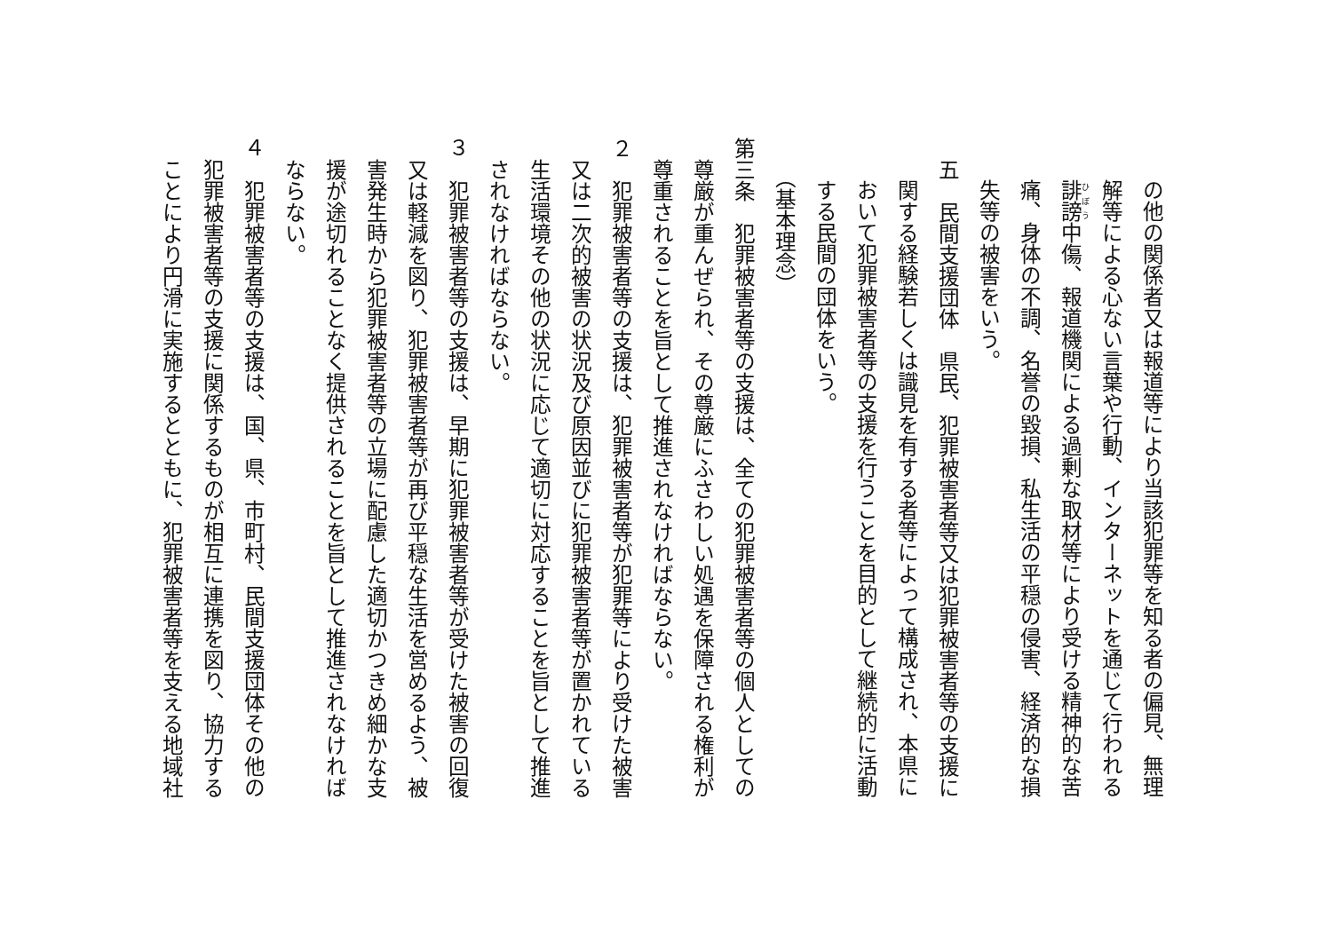の他の関係者又は報道等により当該犯罪等を知る者の偏見、無理
解等による心ない言葉や行動、インターネットを通じて行われる
誹謗中傷、報道機関による過剰な取材等により受ける精神的な苦
痛、身体の不調、名誉の毀損、私生活の平穏の侵害、経済的な損
失等の被害をいう。
五　民間支援団体　県民、犯罪被害者等又は犯罪被害者等の支援に
関する経験若しくは識見を有する者等によって構成され、本県に
おいて犯罪被害者等の支援を行うことを目的として継続的に活動
する民間の団体をいう。
（基本理念）
第三条　犯罪被害者等の支援は、全ての犯罪被害者等の個人としての
尊厳が重んぜられ、その尊厳にふさわしい処遇を保障される権利が
尊重されることを旨として推進されなければならない。
２　犯罪被害者等の支援は、犯罪被害者等が犯罪等により受けた被害
又は二次的被害の状況及び原因並びに犯罪被害者等が置かれている
生活環境その他の状況に応じて適切に対応することを旨として推進
されなければならない。
３　犯罪被害者等の支援は、早期に犯罪被害者等が受けた被害の回復
又は軽減を図り、犯罪被害者等が再び平穏な生活を営めるよう、被
害発生時から犯罪被害者等の立場に配慮した適切かつきめ細かな支
援が途切れることなく提供されることを旨として推進されなければ
ならない。
４　犯罪被害者等の支援は、国、県、市町村、民間支援団体その他の
犯罪被害者等の支援に関係するものが相互に連携を図り、協力する
ことにより円滑に実施するとともに、犯罪被害者等を支える地域社